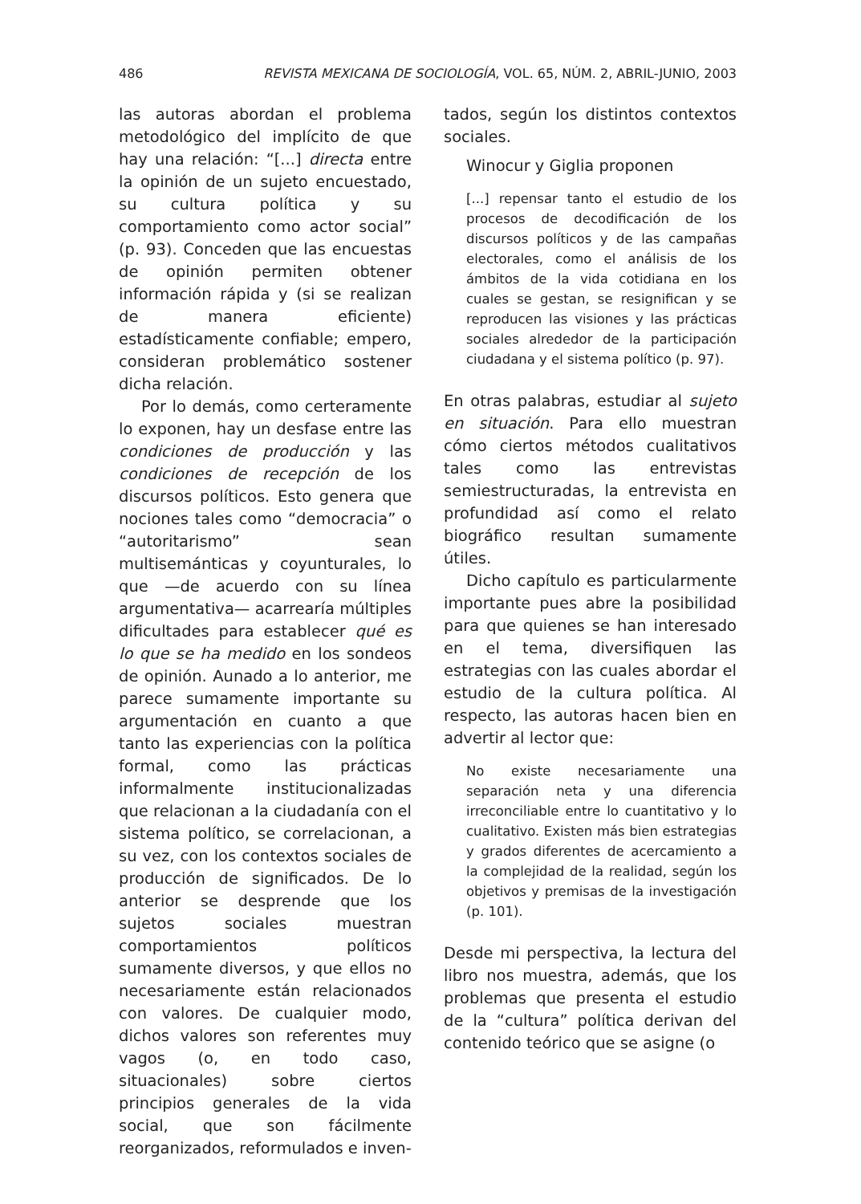486 REVISTA MEXICANA DE SOCIOLOGÍA, VOL. 65, NÚM. 2, ABRIL-JUNIO, 2003
las autoras abordan el problema metodológico del implícito de que hay una relación: “[...] directa entre la opinión de un sujeto encuestado, su cultura política y su comportamiento como actor social” (p. 93). Conceden que las encuestas de opinión permiten obtener información rápida y (si se realizan de manera eficiente) estadísticamente confiable; empero, consideran problemático sostener dicha relación.
Por lo demás, como certeramente lo exponen, hay un desfase entre las condiciones de producción y las condiciones de recepción de los discursos políticos. Esto genera que nociones tales como “democracia” o “autoritarismo” sean multisemánticas y coyunturales, lo que —de acuerdo con su línea argumentativa— acarrearía múltiples dificultades para establecer qué es lo que se ha medido en los sondeos de opinión. Aunado a lo anterior, me parece sumamente importante su argumentación en cuanto a que tanto las experiencias con la política formal, como las prácticas informalmente institucionalizadas que relacionan a la ciudadanía con el sistema político, se correlacionan, a su vez, con los contextos sociales de producción de significados. De lo anterior se desprende que los sujetos sociales muestran comportamientos políticos sumamente diversos, y que ellos no necesariamente están relacionados con valores. De cualquier modo, dichos valores son referentes muy vagos (o, en todo caso, situacionales) sobre ciertos principios generales de la vida social, que son fácilmente reorganizados, reformulados e inven-
tados, según los distintos contextos sociales.
Winocur y Giglia proponen
[...] repensar tanto el estudio de los procesos de decodificación de los discursos políticos y de las campañas electorales, como el análisis de los ámbitos de la vida cotidiana en los cuales se gestan, se resignifican y se reproducen las visiones y las prácticas sociales alrededor de la participación ciudadana y el sistema político (p. 97).
En otras palabras, estudiar al sujeto en situación. Para ello muestran cómo ciertos métodos cualitativos tales como las entrevistas semiestructuradas, la entrevista en profundidad así como el relato biográfico resultan sumamente útiles.
Dicho capítulo es particularmente importante pues abre la posibilidad para que quienes se han interesado en el tema, diversifiquen las estrategias con las cuales abordar el estudio de la cultura política. Al respecto, las autoras hacen bien en advertir al lector que:
No existe necesariamente una separación neta y una diferencia irreconciliable entre lo cuantitativo y lo cualitativo. Existen más bien estrategias y grados diferentes de acercamiento a la complejidad de la realidad, según los objetivos y premisas de la investigación (p. 101).
Desde mi perspectiva, la lectura del libro nos muestra, además, que los problemas que presenta el estudio de la “cultura” política derivan del contenido teórico que se asigne (o